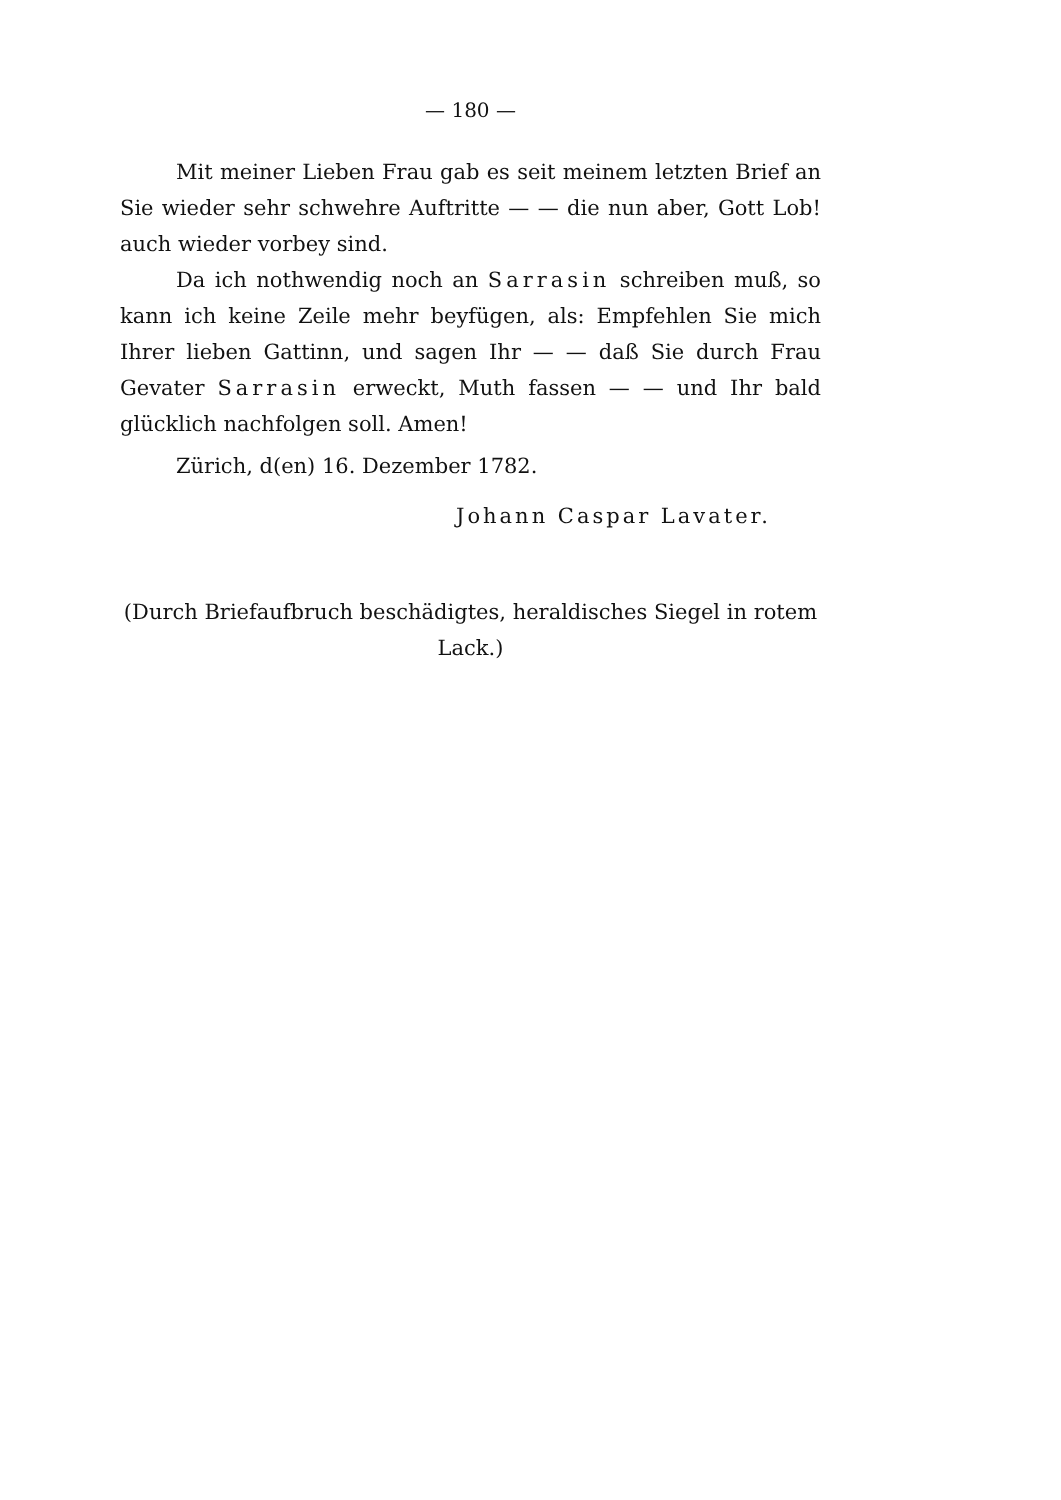— 180 —
Mit meiner Lieben Frau gab es seit meinem letzten Brief an Sie wieder sehr schwehre Auftritte — — die nun aber, Gott Lob! auch wieder vorbey sind.
Da ich nothwendig noch an Sarrasin schreiben muß, so kann ich keine Zeile mehr beyfügen, als: Empfehlen Sie mich Ihrer lieben Gattinn, und sagen Ihr — — daß Sie durch Frau Gevater Sarrasin erweckt, Muth fassen — — und Ihr bald glücklich nachfolgen soll. Amen!
Zürich, d(en) 16. Dezember 1782.
Johann Caspar Lavater.
(Durch Briefaufbruch beschädigtes, heraldisches Siegel in rotem Lack.)